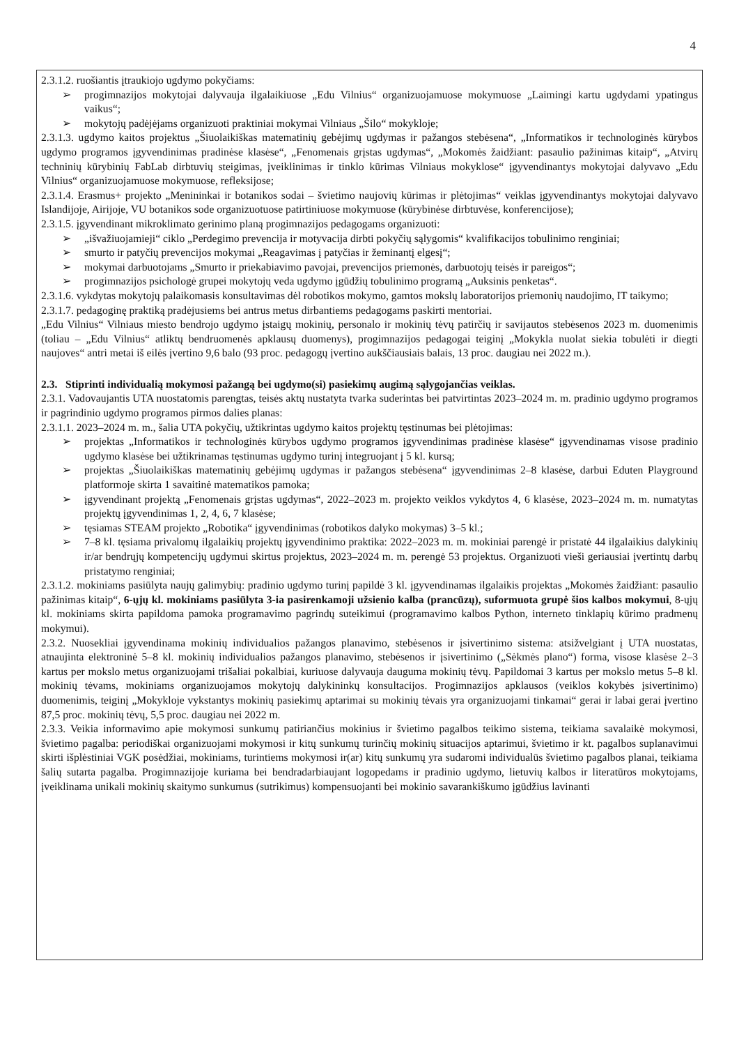4
2.3.1.2. ruošiantis įtraukiojo ugdymo pokyčiams:
➢ progimnazijos mokytojai dalyvauja ilgalaikiuose „Edu Vilnius“ organizuojamuose mokymuose „Laimingi kartu ugdydami ypatingus vaikus“;
➢ mokytojų padėjėjams organizuoti praktiniai mokymai Vilniaus „Šilo“ mokykloje;
2.3.1.3. ugdymo kaitos projektus „Šiuolaikiškas matematinių gebėjimų ugdymas ir pažangos stebėsena“, „Informatikos ir technologinės kūrybos ugdymo programos įgyvendinimas pradinėse klasėse“, „Fenomenais grįstas ugdymas“, „Mokomės žaidžiant: pasaulio pažinimas kitaip“, „Atvirų techninių kūrybinių FabLab dirbtuvių steigimas, įveiklinimas ir tinklo kūrimas Vilniaus mokyklose“ įgyvendinantys mokytojai dalyvavo „Edu Vilnius“ organizuojamuose mokymuose, refleksijose;
2.3.1.4. Erasmus+ projekto „Menininkai ir botanikos sodai – švietimo naujovių kūrimas ir plėtojimas“ veiklas įgyvendinantys mokytojai dalyvavo Islandijoje, Airijoje, VU botanikos sode organizuotuose patirtiniuose mokymuose (kūrybinėse dirbtuvėse, konferencijose);
2.3.1.5. įgyvendinant mikroklimato gerinimo planą progimnazijos pedagogams organizuoti:
➢ „išvažiuojamieji“ ciklo „Perdegimo prevencija ir motyvacija dirbti pokyčių sąlygomis“ kvalifikacijos tobulinimo renginiai;
➢ smurto ir patyčių prevencijos mokymai „Reagavimas į patyčias ir žeminantį elgesį“;
➢ mokymai darbuotojams „Smurto ir priekabiavimo pavojai, prevencijos priemonės, darbuotojų teisės ir pareigos“;
➢ progimnazijos psichologė grupei mokytojų veda ugdymo įgūdžių tobulinimo programą „Auksinis penketas“.
2.3.1.6. vykdytas mokytojų palaikomasis konsultavimas dėl robotikos mokymo, gamtos mokslų laboratorijos priemonių naudojimo, IT taikymo;
2.3.1.7. pedagoginę praktiką pradėjusiems bei antrus metus dirbantiems pedagogams paskirti mentoriai.
„Edu Vilnius“ Vilniaus miesto bendrojo ugdymo įstaigų mokinių, personalo ir mokinių tėvų patirčių ir savijautos stebėsenos 2023 m. duomenimis (toliau – „Edu Vilnius“ atliktų bendruomenės apklausų duomenys), progimnazijos pedagogai teiginį „Mokykla nuolat siekia tobulėti ir diegti naujoves“ antri metai iš eilės įvertino 9,6 balo (93 proc. pedagogų įvertino aukščiausiais balais, 13 proc. daugiau nei 2022 m.).
2.3. Stiprinti individualią mokymosi pažangą bei ugdymo(si) pasiekimų augimą sąlygojančias veiklas.
2.3.1. Vadovaujantis UTA nuostatomis parengtas, teisės aktų nustatyta tvarka suderintas bei patvirtintas 2023–2024 m. m. pradinio ugdymo programos ir pagrindinio ugdymo programos pirmos dalies planas:
2.3.1.1. 2023–2024 m. m., šalia UTA pokyčių, užtikrintas ugdymo kaitos projektų tęstinumas bei plėtojimas:
➢ projektas „Informatikos ir technologinės kūrybos ugdymo programos įgyvendinimas pradinėse klasėse“ įgyvendinamas visose pradinio ugdymo klasėse bei užtikrinamas tęstinumas ugdymo turinį integruojant į 5 kl. kursą;
➢ projektas „Šiuolaikiškas matematinių gebėjimų ugdymas ir pažangos stebėsena“ įgyvendinimas 2–8 klasėse, darbui Eduten Playground platformoje skirta 1 savaitinė matematikos pamoka;
➢ įgyvendinant projektą „Fenomenais grįstas ugdymas“, 2022–2023 m. projekto veiklos vykdytos 4, 6 klasėse, 2023–2024 m. m. numatytas projektų įgyvendinimas 1, 2, 4, 6, 7 klasėse;
➢ tęsiamas STEAM projekto „Robotika“ įgyvendinimas (robotikos dalyko mokymas) 3–5 kl.;
➢ 7–8 kl. tęsiama privalomų ilgalaikių projektų įgyvendinimo praktika: 2022–2023 m. m. mokiniai parengė ir pristatė 44 ilgalaikius dalykinių ir/ar bendrųjų kompetencijų ugdymui skirtus projektus, 2023–2024 m. m. perengė 53 projektus. Organizuoti vieši geriausiai įvertintų darbų pristatymo renginiai;
2.3.1.2. mokiniams pasiūlyta naujų galimybių: pradinio ugdymo turinį papildė 3 kl. įgyvendinamas ilgalaikis projektas „Mokomės žaidžiant: pasaulio pažinimas kitaip“, 6-ųjų kl. mokiniams pasiūlyta 3-ia pasirenkamoji užsienio kalba (prancūzų), suformuota grupė šios kalbos mokymui, 8-ųjų kl. mokiniams skirta papildoma pamoka programavimo pagrindų suteikimui (programavimo kalbos Python, interneto tinklapių kūrimo pradmenų mokymui).
2.3.2. Nuosekliai įgyvendinama mokinių individualios pažangos planavimo, stebėsenos ir įsivertinimo sistema: atsižvelgiant į UTA nuostatas, atnaujinta elektroninė 5–8 kl. mokinių individualios pažangos planavimo, stebėsenos ir įsivertinimo („Sėkmės plano“) forma, visose klasėse 2–3 kartus per mokslo metus organizuojami trišaliai pokalbiai, kuriuose dalyvauja dauguma mokinių tėvų. Papildomai 3 kartus per mokslo metus 5–8 kl. mokinių tėvams, mokiniams organizuojamos mokytojų dalykininkų konsultacijos. Progimnazijos apklausos (veiklos kokybės įsivertinimo) duomenimis, teiginį „Mokykloje vykstantys mokinių pasiekimų aptarimai su mokinių tėvais yra organizuojami tinkamai“ gerai ir labai gerai įvertino 87,5 proc. mokinių tėvų, 5,5 proc. daugiau nei 2022 m.
2.3.3. Veikia informavimo apie mokymosi sunkumų patiriančius mokinius ir švietimo pagalbos teikimo sistema, teikiama savalaikė mokymosi, švietimo pagalba: periodiškai organizuojami mokymosi ir kitų sunkumų turinčių mokinių situacijos aptarimui, švietimo ir kt. pagalbos suplanavimui skirti išplėstiniai VGK posėdžiai, mokiniams, turintiems mokymosi ir(ar) kitų sunkumų yra sudaromi individualūs švietimo pagalbos planai, teikiama šalių sutarta pagalba. Progimnazijoje kuriama bei bendradarbiaujant logopedams ir pradinio ugdymo, lietuvių kalbos ir literatūros mokytojams, įveiklinama unikali mokinių skaitymo sunkumus (sutrikimus) kompensuojanti bei mokinio savarankiškumo įgūdžius lavinanti